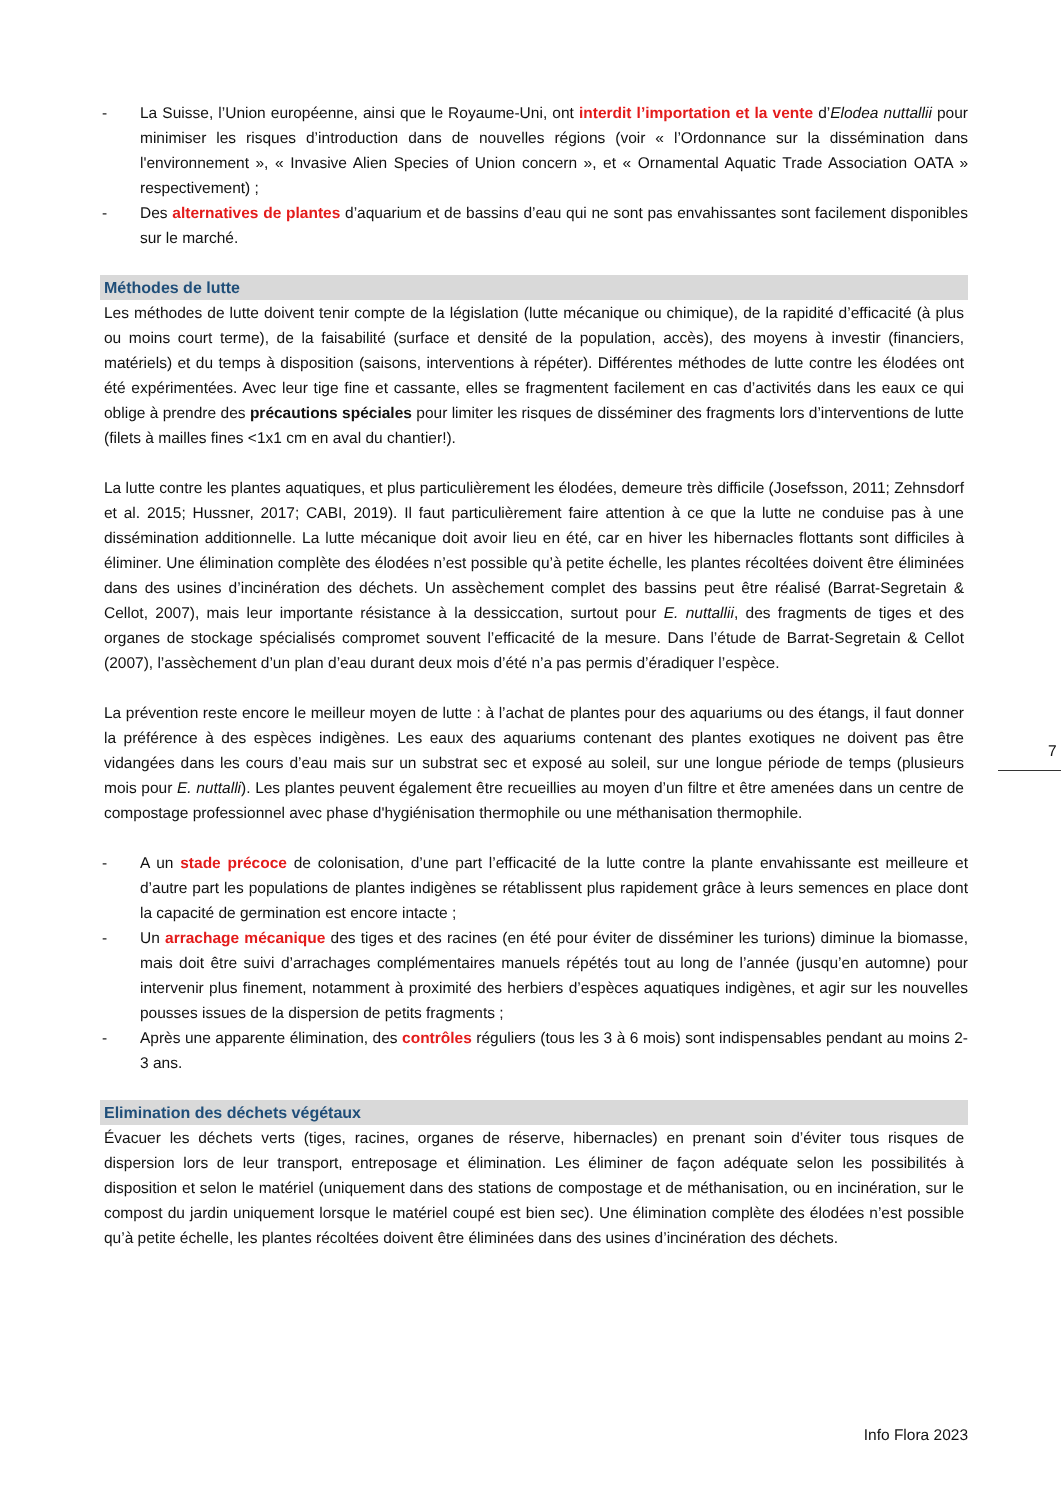- La Suisse, l’Union européenne, ainsi que le Royaume-Uni, ont interdit l’importation et la vente d’Elodea nuttallii pour minimiser les risques d’introduction dans de nouvelles régions (voir « l’Ordonnance sur la dissémination dans l'environnement », « Invasive Alien Species of Union concern », et « Ornamental Aquatic Trade Association OATA » respectivement) ;
- Des alternatives de plantes d’aquarium et de bassins d’eau qui ne sont pas envahissantes sont facilement disponibles sur le marché.
Méthodes de lutte
Les méthodes de lutte doivent tenir compte de la législation (lutte mécanique ou chimique), de la rapidité d’efficacité (à plus ou moins court terme), de la faisabilité (surface et densité de la population, accès), des moyens à investir (financiers, matériels) et du temps à disposition (saisons, interventions à répéter). Différentes méthodes de lutte contre les élodées ont été expérimentées. Avec leur tige fine et cassante, elles se fragmentent facilement en cas d’activités dans les eaux ce qui oblige à prendre des précautions spéciales pour limiter les risques de disséminer des fragments lors d’interventions de lutte (filets à mailles fines <1x1 cm en aval du chantier!).
La lutte contre les plantes aquatiques, et plus particulièrement les élodées, demeure très difficile (Josefsson, 2011; Zehnsdorf et al. 2015; Hussner, 2017; CABI, 2019). Il faut particulièrement faire attention à ce que la lutte ne conduise pas à une dissémination additionnelle. La lutte mécanique doit avoir lieu en été, car en hiver les hibernacles flottants sont difficiles à éliminer. Une élimination complète des élodées n’est possible qu’à petite échelle, les plantes récoltées doivent être éliminées dans des usines d’incinération des déchets. Un assèchement complet des bassins peut être réalisé (Barrat-Segretain & Cellot, 2007), mais leur importante résistance à la dessiccation, surtout pour E. nuttallii, des fragments de tiges et des organes de stockage spécialisés compromet souvent l’efficacité de la mesure. Dans l’étude de Barrat-Segretain & Cellot (2007), l’assèchement d’un plan d’eau durant deux mois d’été n’a pas permis d’éradiquer l’espèce.
La prévention reste encore le meilleur moyen de lutte : à l’achat de plantes pour des aquariums ou des étangs, il faut donner la préférence à des espèces indigènes. Les eaux des aquariums contenant des plantes exotiques ne doivent pas être vidangées dans les cours d’eau mais sur un substrat sec et exposé au soleil, sur une longue période de temps (plusieurs mois pour E. nuttalli). Les plantes peuvent également être recueillies au moyen d’un filtre et être amenées dans un centre de compostage professionnel avec phase d'hygiénisation thermophile ou une méthanisation thermophile.
- A un stade précoce de colonisation, d’une part l’efficacité de la lutte contre la plante envahissante est meilleure et d’autre part les populations de plantes indigènes se rétablissent plus rapidement grâce à leurs semences en place dont la capacité de germination est encore intacte ;
- Un arrachage mécanique des tiges et des racines (en été pour éviter de disséminer les turions) diminue la biomasse, mais doit être suivi d’arrachages complémentaires manuels répétés tout au long de l’année (jusqu’en automne) pour intervenir plus finement, notamment à proximité des herbiers d’espèces aquatiques indigènes, et agir sur les nouvelles pousses issues de la dispersion de petits fragments ;
- Après une apparente élimination, des contrôles réguliers (tous les 3 à 6 mois) sont indispensables pendant au moins 2-3 ans.
Elimination des déchets végétaux
Évacuer les déchets verts (tiges, racines, organes de réserve, hibernacles) en prenant soin d’éviter tous risques de dispersion lors de leur transport, entreposage et élimination. Les éliminer de façon adéquate selon les possibilités à disposition et selon le matériel (uniquement dans des stations de compostage et de méthanisation, ou en incinération, sur le compost du jardin uniquement lorsque le matériel coupé est bien sec). Une élimination complète des élodées n’est possible qu’à petite échelle, les plantes récoltées doivent être éliminées dans des usines d’incinération des déchets.
7
Info Flora 2023